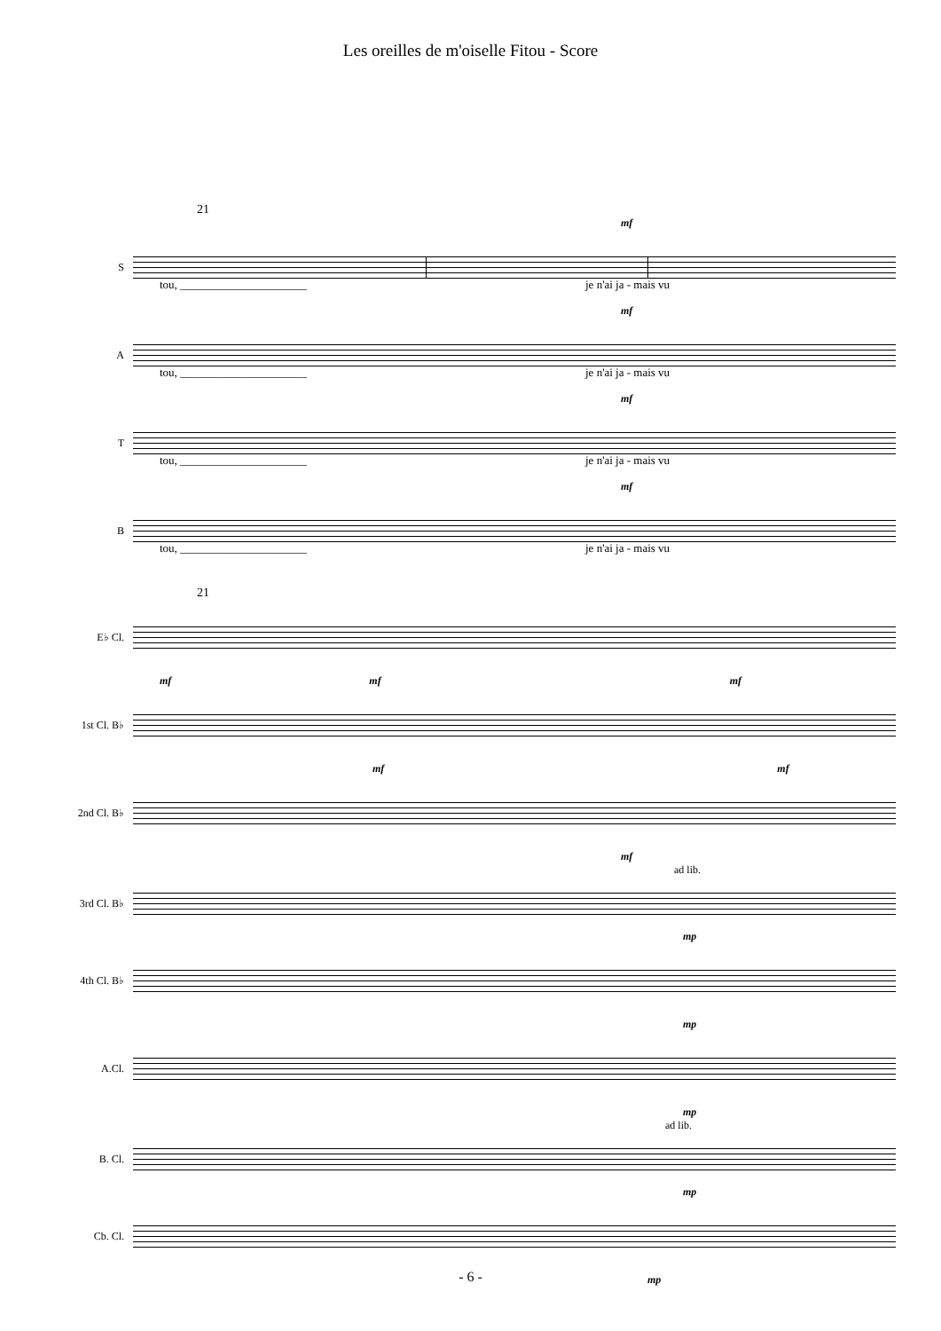Les oreilles de m'oiselle Fitou - Score
21
mf
S
tou, ______________________ je n'ai ja - mais vu
mf
A
tou, ______________________ je n'ai ja - mais vu
mf
T
tou, ______________________ je n'ai ja - mais vu
mf
B
tou, ______________________ je n'ai ja - mais vu
21
E♭ Cl.
mf mf mf
1st Cl. B♭
mf mf
2nd Cl. B♭
mf
ad lib.
3rd Cl. B♭
mp
4th Cl. B♭
mp
A.Cl.
mp
ad lib.
B. Cl.
mp
Cb. Cl.
mp
- 6 -